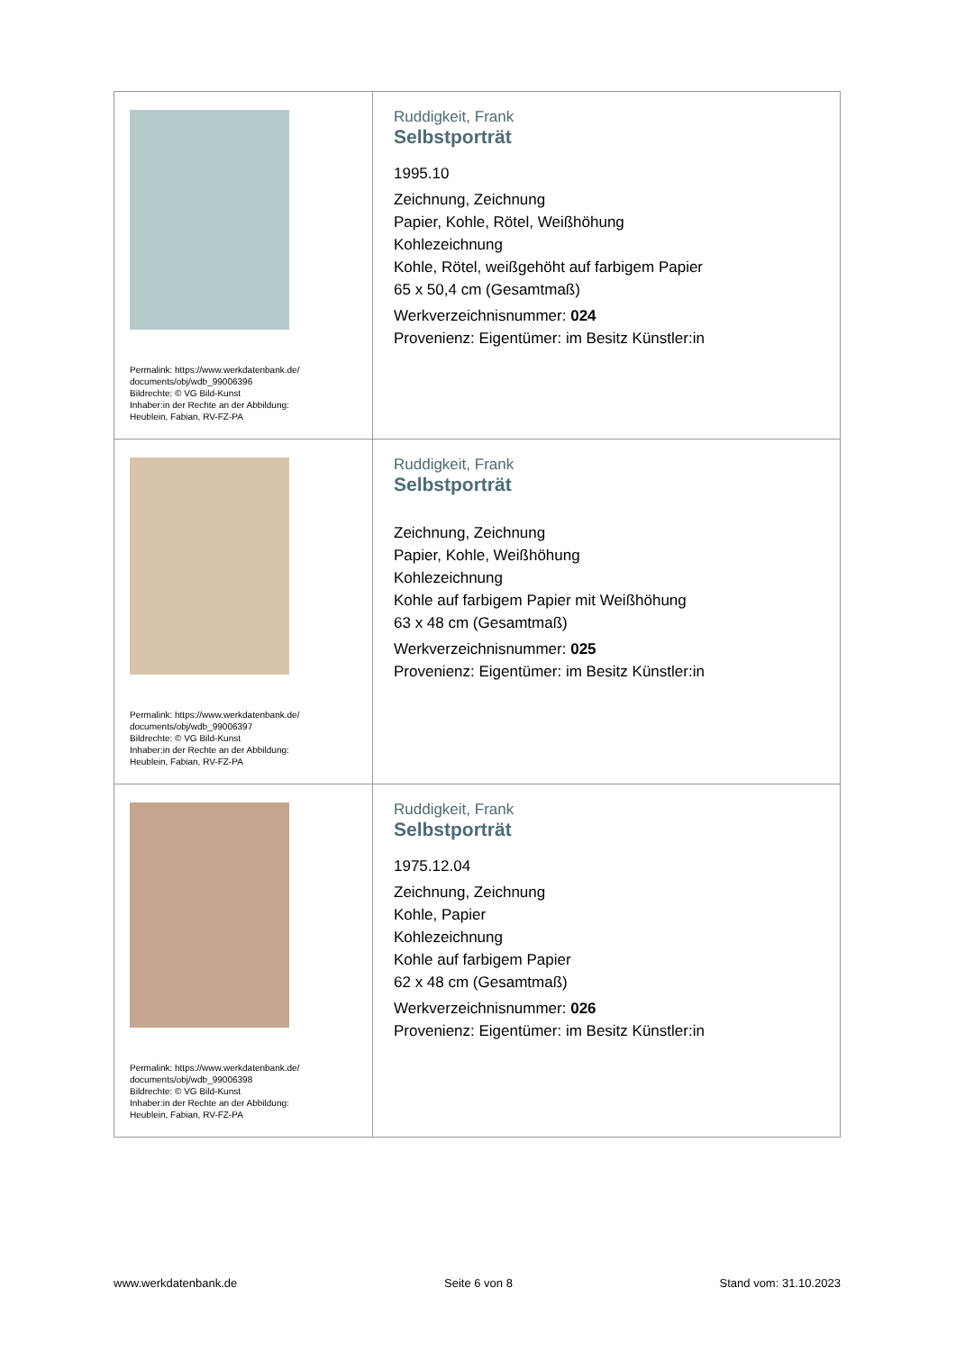| Permalink: https://www.werkdatenbank.de/ documents/obj/wdb_99006396 Bildrechte: © VG Bild-Kunst Inhaber:in der Rechte an der Abbildung: Heublein, Fabian, RV-FZ-PA | Ruddigkeit, Frank Selbstporträt 1995.10 Zeichnung, Zeichnung Papier, Kohle, Rötel, Weißhöhung Kohlezeichnung Kohle, Rötel, weißgehöht auf farbigem Papier 65 x 50,4 cm (Gesamtmaß) Werkverzeichnisnummer: 024 Provenienz: Eigentümer: im Besitz Künstler:in |
| Permalink: https://www.werkdatenbank.de/ documents/obj/wdb_99006397 Bildrechte: © VG Bild-Kunst Inhaber:in der Rechte an der Abbildung: Heublein, Fabian, RV-FZ-PA | Ruddigkeit, Frank Selbstporträt Zeichnung, Zeichnung Papier, Kohle, Weißhöhung Kohlezeichnung Kohle auf farbigem Papier mit Weißhöhung 63 x 48 cm (Gesamtmaß) Werkverzeichnisnummer: 025 Provenienz: Eigentümer: im Besitz Künstler:in |
| Permalink: https://www.werkdatenbank.de/ documents/obj/wdb_99006398 Bildrechte: © VG Bild-Kunst Inhaber:in der Rechte an der Abbildung: Heublein, Fabian, RV-FZ-PA | Ruddigkeit, Frank Selbstporträt 1975.12.04 Zeichnung, Zeichnung Kohle, Papier Kohlezeichnung Kohle auf farbigem Papier 62 x 48 cm (Gesamtmaß) Werkverzeichnisnummer: 026 Provenienz: Eigentümer: im Besitz Künstler:in |
www.werkdatenbank.de Seite 6 von 8 Stand vom: 31.10.2023